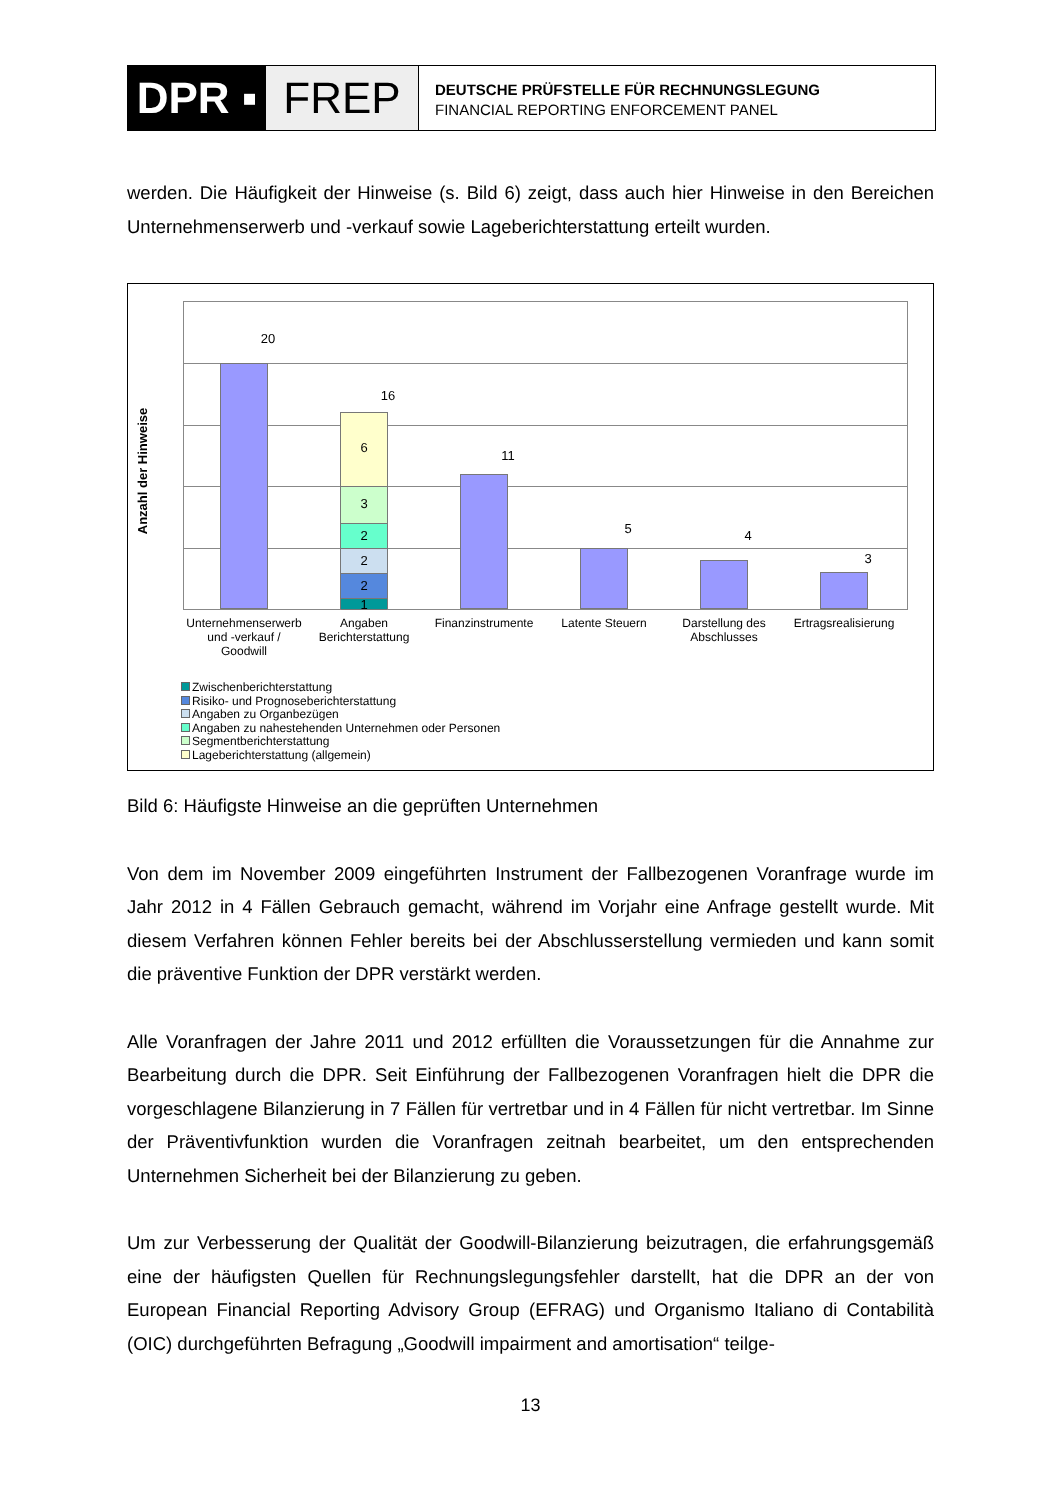DPR ▪ FREP
DEUTSCHE PRÜFSTELLE FÜR RECHNUNGSLEGUNG
FINANCIAL REPORTING ENFORCEMENT PANEL
werden. Die Häufigkeit der Hinweise (s. Bild 6) zeigt, dass auch hier Hinweise in den Bereichen Unternehmenserwerb und -verkauf sowie Lageberichterstattung erteilt wurden.
Anzahl der Hinweise
20
16
6
3
2
2
2
1
11
5 4
3
Unternehmenserwerb und -verkauf / Goodwill
Angaben Berichterstattung
Finanzinstrumente
Latente Steuern
Darstellung des Abschlusses
Ertragsrealisierung
Zwischenberichterstattung
Risiko- und Prognoseberichterstattung
Angaben zu Organbezügen
Angaben zu nahestehenden Unternehmen oder Personen
Segmentberichterstattung
Lageberichterstattung (allgemein)
Bild 6: Häufigste Hinweise an die geprüften Unternehmen
Von dem im November 2009 eingeführten Instrument der Fallbezogenen Voranfrage wurde im Jahr 2012 in 4 Fällen Gebrauch gemacht, während im Vorjahr eine Anfrage gestellt wurde. Mit diesem Verfahren können Fehler bereits bei der Abschlusserstellung vermieden und kann somit die präventive Funktion der DPR verstärkt werden.
Alle Voranfragen der Jahre 2011 und 2012 erfüllten die Voraussetzungen für die Annahme zur Bearbeitung durch die DPR. Seit Einführung der Fallbezogenen Voranfragen hielt die DPR die vorgeschlagene Bilanzierung in 7 Fällen für vertretbar und in 4 Fällen für nicht vertretbar. Im Sinne der Präventivfunktion wurden die Voranfragen zeitnah bearbeitet, um den entsprechenden Unternehmen Sicherheit bei der Bilanzierung zu geben.
Um zur Verbesserung der Qualität der Goodwill-Bilanzierung beizutragen, die erfahrungsgemäß eine der häufigsten Quellen für Rechnungslegungsfehler darstellt, hat die DPR an der von European Financial Reporting Advisory Group (EFRAG) und Organismo Italiano di Contabilità (OIC) durchgeführten Befragung „Goodwill impairment and amortisation“ teilge-
13